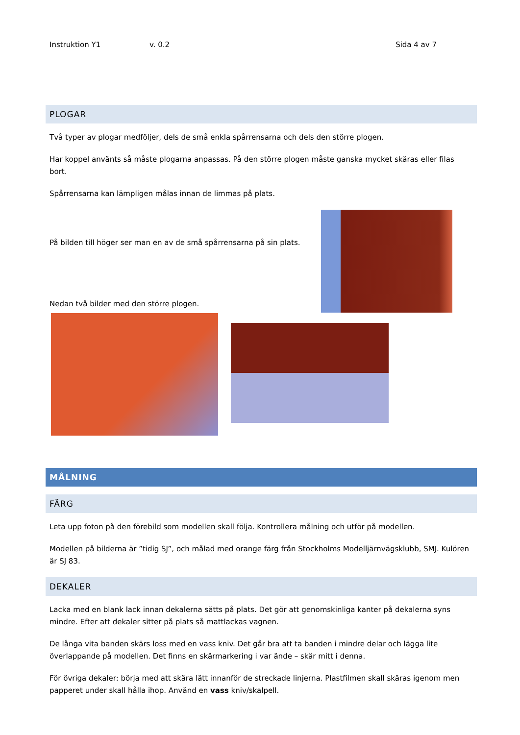Instruktion Y1 v. 0.2 Sida 4 av 7
PLOGAR
Två typer av plogar medföljer, dels de små enkla spårrensarna och dels den större plogen.
Har koppel använts så måste plogarna anpassas. På den större plogen måste ganska mycket skäras eller filas bort.
Spårrensarna kan lämpligen målas innan de limmas på plats.
På bilden till höger ser man en av de små spårrensarna på sin plats.
Nedan två bilder med den större plogen.
MÅLNING
FÄRG
Leta upp foton på den förebild som modellen skall följa. Kontrollera målning och utför på modellen.
Modellen på bilderna är ”tidig SJ”, och målad med orange färg från Stockholms Modelljärnvägsklubb, SMJ. Kulören är SJ 83.
DEKALER
Lacka med en blank lack innan dekalerna sätts på plats. Det gör att genomskinliga kanter på dekalerna syns mindre. Efter att dekaler sitter på plats så mattlackas vagnen.
De långa vita banden skärs loss med en vass kniv. Det går bra att ta banden i mindre delar och lägga lite överlappande på modellen. Det finns en skärmarkering i var ände – skär mitt i denna.
För övriga dekaler: börja med att skära lätt innanför de streckade linjerna. Plastfilmen skall skäras igenom men papperet under skall hålla ihop. Använd en vass kniv/skalpell.